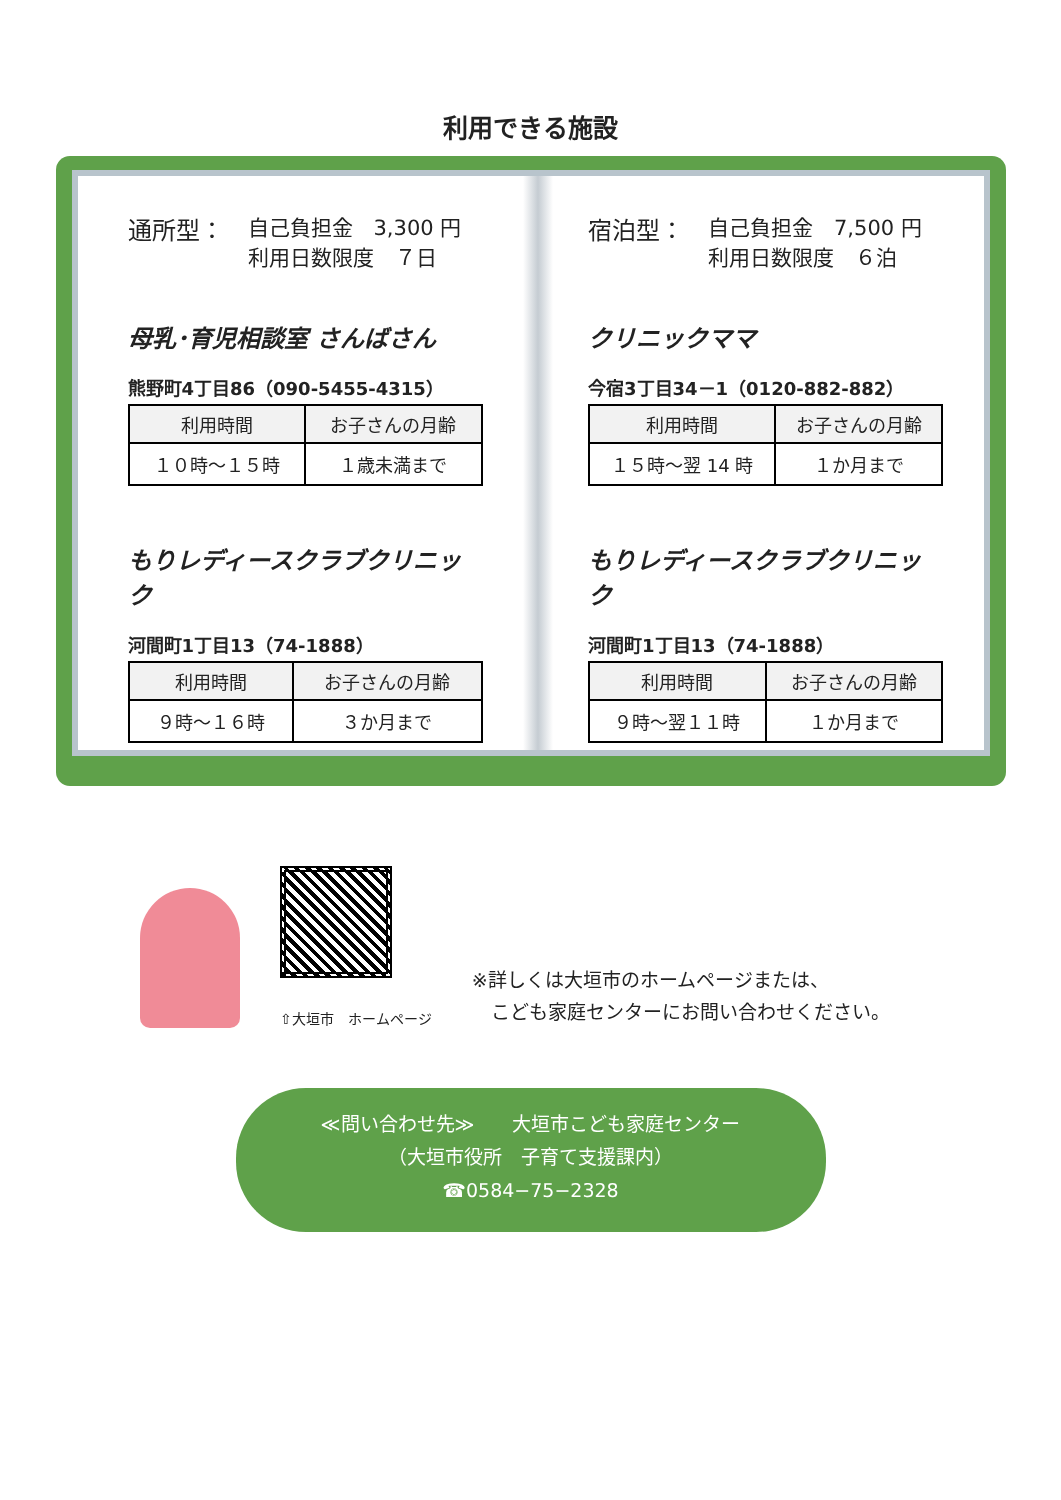利用できる施設
通所型： 自己負担金　3,300 円
利用日数限度　７日
母乳･育児相談室 さんばさん
熊野町4丁目86（090-5455-4315）
| 利用時間 | お子さんの月齢 |
| --- | --- |
| １０時～１５時 | １歳未満まで |
もりレディースクラブクリニック
河間町1丁目13（74-1888）
| 利用時間 | お子さんの月齢 |
| --- | --- |
| ９時～１６時 | ３か月まで |
宿泊型： 自己負担金　7,500 円
利用日数限度　６泊
クリニックママ
今宿3丁目34－1（0120-882-882）
| 利用時間 | お子さんの月齢 |
| --- | --- |
| １５時～翌 14 時 | １か月まで |
もりレディースクラブクリニック
河間町1丁目13（74-1888）
| 利用時間 | お子さんの月齢 |
| --- | --- |
| ９時～翌１１時 | １か月まで |
⇧大垣市　ホームページ
※詳しくは大垣市のホームページまたは、
　こども家庭センターにお問い合わせください。
≪問い合わせ先≫　　大垣市こども家庭センター
（大垣市役所　子育て支援課内）
☎0584−75−2328